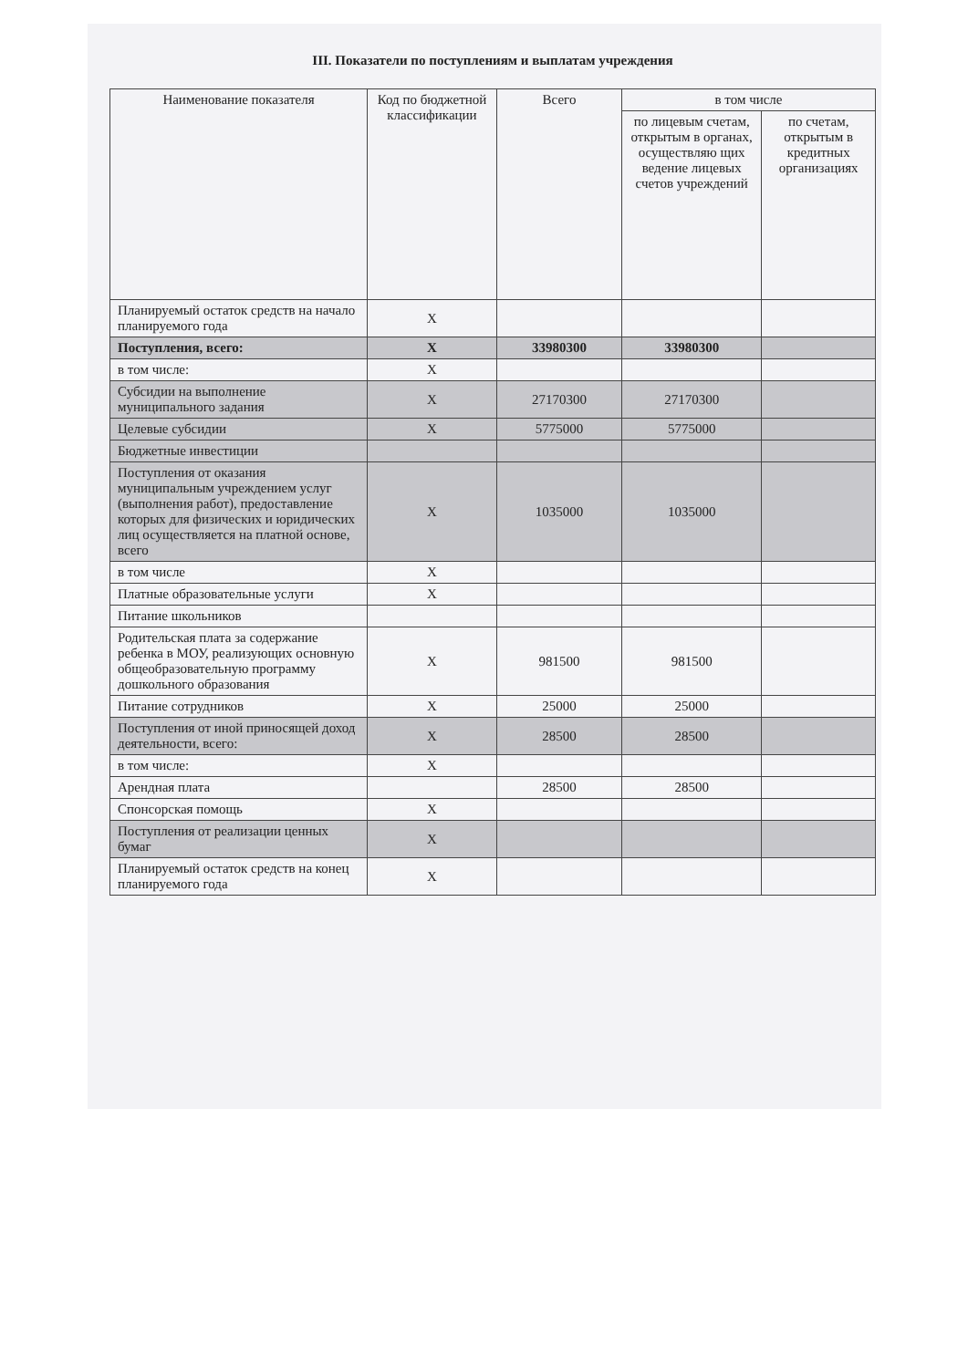III. Показатели по поступлениям и выплатам учреждения
| Наименование показателя | Код по бюджетной классификации | Всего | в том числе | |
| --- | --- | --- | --- | --- |
| | | | по лицевым счетам, открытым в органах, осуществляю щих ведение лицевых счетов учреждений | по счетам, открытым в кредитных организациях |
| Планируемый остаток средств на начало планируемого года | X | | | |
| Поступления, всего: | X | 33980300 | 33980300 | |
| в том числе: | X | | | |
| Субсидии на выполнение муниципального задания | X | 27170300 | 27170300 | |
| Целевые субсидии | X | 5775000 | 5775000 | |
| Бюджетные инвестиции | | | | |
| Поступления от оказания муниципальным учреждением услуг (выполнения работ), предоставление которых для физических и юридических лиц осуществляется на платной основе, всего | X | 1035000 | 1035000 | |
| в том числе | X | | | |
| Платные образовательные услуги | X | | | |
| Питание школьников | | | | |
| Родительская плата за содержание ребенка в МОУ, реализующих основную общеобразовательную программу дошкольного образования | X | 981500 | 981500 | |
| Питание сотрудников | X | 25000 | 25000 | |
| Поступления от иной приносящей доход деятельности, всего: | X | 28500 | 28500 | |
| в том числе: | X | | | |
| Арендная плата | | 28500 | 28500 | |
| Спонсорская помощь | X | | | |
| Поступления от реализации ценных бумаг | X | | | |
| Планируемый остаток средств на конец планируемого года | X | | | |